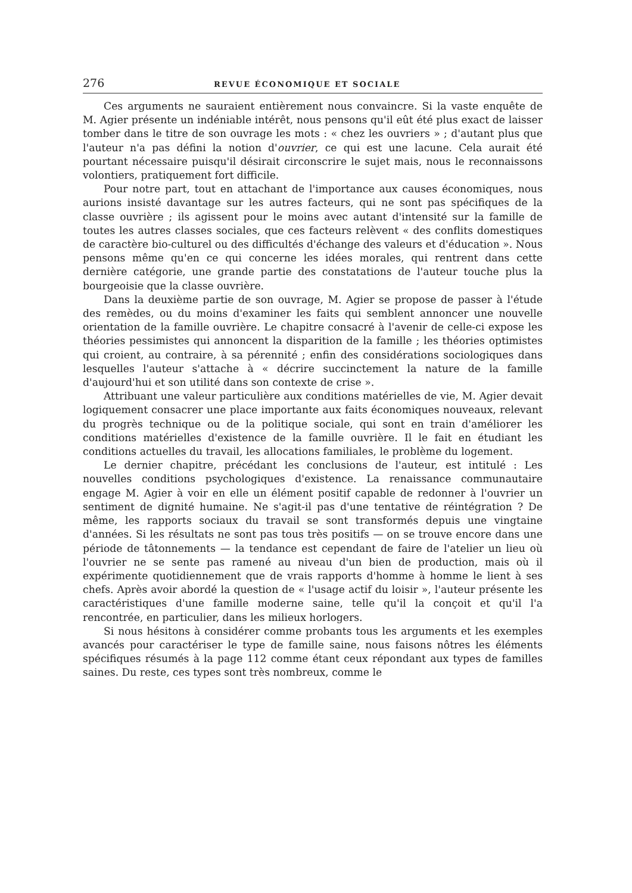276 REVUE ÉCONOMIQUE ET SOCIALE
Ces arguments ne sauraient entièrement nous convaincre. Si la vaste enquête de M. Agier présente un indéniable intérêt, nous pensons qu'il eût été plus exact de laisser tomber dans le titre de son ouvrage les mots : « chez les ouvriers » ; d'autant plus que l'auteur n'a pas défini la notion d'ouvrier, ce qui est une lacune. Cela aurait été pourtant nécessaire puisqu'il désirait circonscrire le sujet mais, nous le reconnaissons volontiers, pratiquement fort difficile.
Pour notre part, tout en attachant de l'importance aux causes économiques, nous aurions insisté davantage sur les autres facteurs, qui ne sont pas spécifiques de la classe ouvrière ; ils agissent pour le moins avec autant d'intensité sur la famille de toutes les autres classes sociales, que ces facteurs relèvent « des conflits domestiques de caractère bio-culturel ou des difficultés d'échange des valeurs et d'éducation ». Nous pensons même qu'en ce qui concerne les idées morales, qui rentrent dans cette dernière catégorie, une grande partie des constatations de l'auteur touche plus la bourgeoisie que la classe ouvrière.
Dans la deuxième partie de son ouvrage, M. Agier se propose de passer à l'étude des remèdes, ou du moins d'examiner les faits qui semblent annoncer une nouvelle orientation de la famille ouvrière. Le chapitre consacré à l'avenir de celle-ci expose les théories pessimistes qui annoncent la disparition de la famille ; les théories optimistes qui croient, au contraire, à sa pérennité ; enfin des considérations sociologiques dans lesquelles l'auteur s'attache à « décrire succinctement la nature de la famille d'aujourd'hui et son utilité dans son contexte de crise ».
Attribuant une valeur particulière aux conditions matérielles de vie, M. Agier devait logiquement consacrer une place importante aux faits économiques nouveaux, relevant du progrès technique ou de la politique sociale, qui sont en train d'améliorer les conditions matérielles d'existence de la famille ouvrière. Il le fait en étudiant les conditions actuelles du travail, les allocations familiales, le problème du logement.
Le dernier chapitre, précédant les conclusions de l'auteur, est intitulé : Les nouvelles conditions psychologiques d'existence. La renaissance communautaire engage M. Agier à voir en elle un élément positif capable de redonner à l'ouvrier un sentiment de dignité humaine. Ne s'agit-il pas d'une tentative de réintégration ? De même, les rapports sociaux du travail se sont transformés depuis une vingtaine d'années. Si les résultats ne sont pas tous très positifs — on se trouve encore dans une période de tâtonnements — la tendance est cependant de faire de l'atelier un lieu où l'ouvrier ne se sente pas ramené au niveau d'un bien de production, mais où il expérimente quotidiennement que de vrais rapports d'homme à homme le lient à ses chefs. Après avoir abordé la question de « l'usage actif du loisir », l'auteur présente les caractéristiques d'une famille moderne saine, telle qu'il la conçoit et qu'il l'a rencontrée, en particulier, dans les milieux horlogers.
Si nous hésitons à considérer comme probants tous les arguments et les exemples avancés pour caractériser le type de famille saine, nous faisons nôtres les éléments spécifiques résumés à la page 112 comme étant ceux répondant aux types de familles saines. Du reste, ces types sont très nombreux, comme le